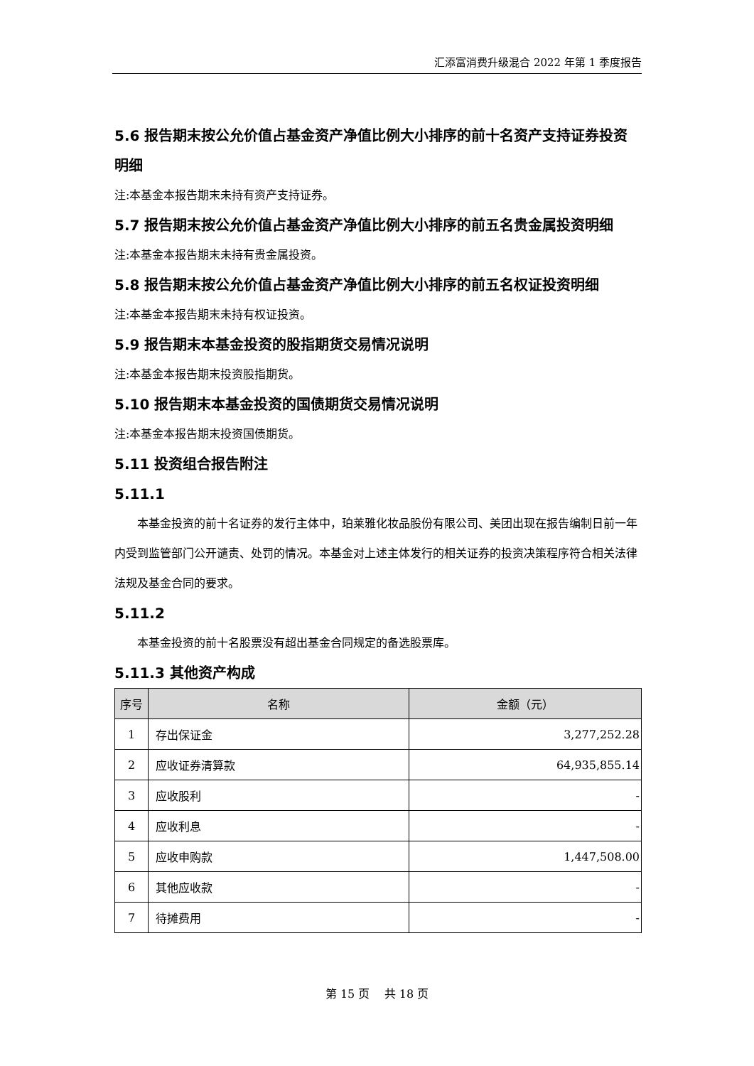汇添富消费升级混合 2022 年第 1 季度报告
5.6 报告期末按公允价值占基金资产净值比例大小排序的前十名资产支持证券投资明细
注:本基金本报告期末未持有资产支持证券。
5.7 报告期末按公允价值占基金资产净值比例大小排序的前五名贵金属投资明细
注:本基金本报告期末未持有贵金属投资。
5.8 报告期末按公允价值占基金资产净值比例大小排序的前五名权证投资明细
注:本基金本报告期末未持有权证投资。
5.9 报告期末本基金投资的股指期货交易情况说明
注:本基金本报告期末投资股指期货。
5.10 报告期末本基金投资的国债期货交易情况说明
注:本基金本报告期末投资国债期货。
5.11 投资组合报告附注
5.11.1
本基金投资的前十名证券的发行主体中，珀莱雅化妆品股份有限公司、美团出现在报告编制日前一年内受到监管部门公开谴责、处罚的情况。本基金对上述主体发行的相关证券的投资决策程序符合相关法律法规及基金合同的要求。
5.11.2
本基金投资的前十名股票没有超出基金合同规定的备选股票库。
5.11.3 其他资产构成
| 序号 | 名称 | 金额（元） |
| --- | --- | --- |
| 1 | 存出保证金 | 3,277,252.28 |
| 2 | 应收证券清算款 | 64,935,855.14 |
| 3 | 应收股利 | - |
| 4 | 应收利息 | - |
| 5 | 应收申购款 | 1,447,508.00 |
| 6 | 其他应收款 | - |
| 7 | 待摊费用 | - |
第 15 页 共 18 页